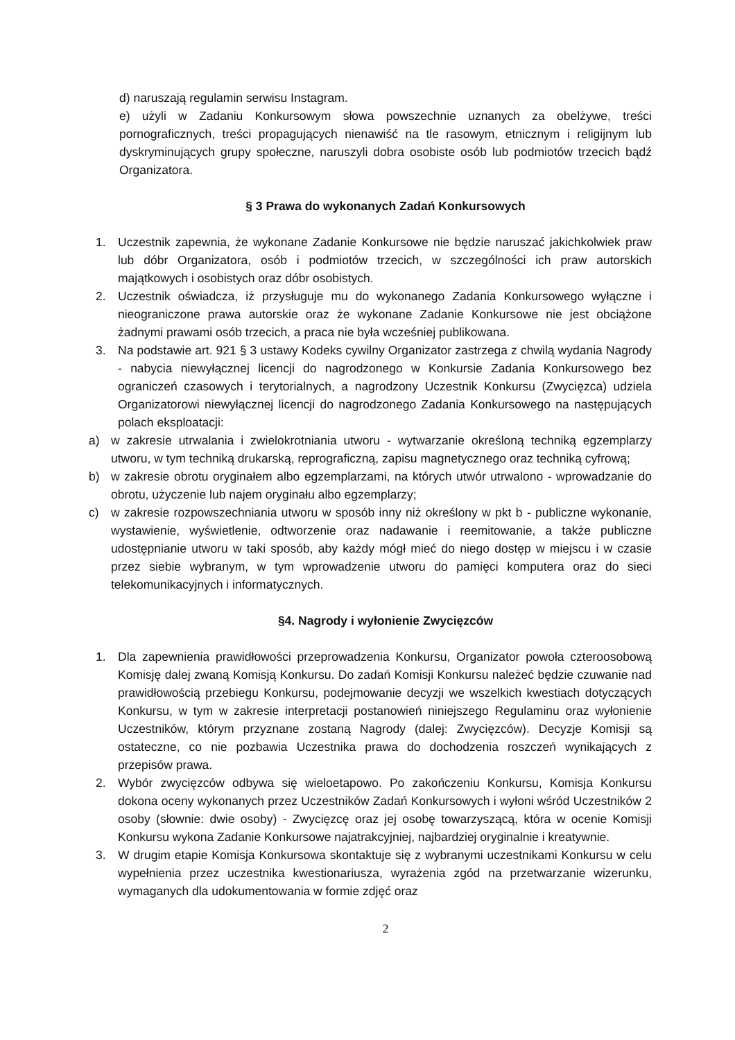d) naruszają regulamin serwisu Instagram.
e) użyli w Zadaniu Konkursowym słowa powszechnie uznanych za obelżywe, treści pornograficznych, treści propagujących nienawiść na tle rasowym, etnicznym i religijnym lub dyskryminujących grupy społeczne, naruszyli dobra osobiste osób lub podmiotów trzecich bądź Organizatora.
§ 3 Prawa do wykonanych Zadań Konkursowych
1. Uczestnik zapewnia, że wykonane Zadanie Konkursowe nie będzie naruszać jakichkolwiek praw lub dóbr Organizatora, osób i podmiotów trzecich, w szczególności ich praw autorskich majątkowych i osobistych oraz dóbr osobistych.
2. Uczestnik oświadcza, iż przysługuje mu do wykonanego Zadania Konkursowego wyłączne i nieograniczone prawa autorskie oraz że wykonane Zadanie Konkursowe nie jest obciążone żadnymi prawami osób trzecich, a praca nie była wcześniej publikowana.
3. Na podstawie art. 921 § 3 ustawy Kodeks cywilny Organizator zastrzega z chwilą wydania Nagrody - nabycia niewyłącznej licencji do nagrodzonego w Konkursie Zadania Konkursowego bez ograniczeń czasowych i terytorialnych, a nagrodzony Uczestnik Konkursu (Zwycięzca) udziela Organizatorowi niewyłącznej licencji do nagrodzonego Zadania Konkursowego na następujących polach eksploatacji:
a) w zakresie utrwalania i zwielokrotniania utworu - wytwarzanie określoną techniką egzemplarzy utworu, w tym techniką drukarską, reprograficzną, zapisu magnetycznego oraz techniką cyfrową;
b) w zakresie obrotu oryginałem albo egzemplarzami, na których utwór utrwalono - wprowadzanie do obrotu, użyczenie lub najem oryginału albo egzemplarzy;
c) w zakresie rozpowszechniania utworu w sposób inny niż określony w pkt b - publiczne wykonanie, wystawienie, wyświetlenie, odtworzenie oraz nadawanie i reemitowanie, a także publiczne udostępnianie utworu w taki sposób, aby każdy mógł mieć do niego dostęp w miejscu i w czasie przez siebie wybranym, w tym wprowadzenie utworu do pamięci komputera oraz do sieci telekomunikacyjnych i informatycznych.
§4. Nagrody i wyłonienie Zwycięzców
1. Dla zapewnienia prawidłowości przeprowadzenia Konkursu, Organizator powoła czteroosobową Komisję dalej zwaną Komisją Konkursu. Do zadań Komisji Konkursu należeć będzie czuwanie nad prawidłowością przebiegu Konkursu, podejmowanie decyzji we wszelkich kwestiach dotyczących Konkursu, w tym w zakresie interpretacji postanowień niniejszego Regulaminu oraz wyłonienie Uczestników, którym przyznane zostaną Nagrody (dalej: Zwycięzców). Decyzje Komisji są ostateczne, co nie pozbawia Uczestnika prawa do dochodzenia roszczeń wynikających z przepisów prawa.
2. Wybór zwycięzców odbywa się wieloetapowo. Po zakończeniu Konkursu, Komisja Konkursu dokona oceny wykonanych przez Uczestników Zadań Konkursowych i wyłoni wśród Uczestników 2 osoby (słownie: dwie osoby) - Zwycięzcę oraz jej osobę towarzyszącą, która w ocenie Komisji Konkursu wykona Zadanie Konkursowe najatrakcyjniej, najbardziej oryginalnie i kreatywnie.
3. W drugim etapie Komisja Konkursowa skontaktuje się z wybranymi uczestnikami Konkursu w celu wypełnienia przez uczestnika kwestionariusza, wyrażenia zgód na przetwarzanie wizerunku, wymaganych dla udokumentowania w formie zdjęć oraz
2